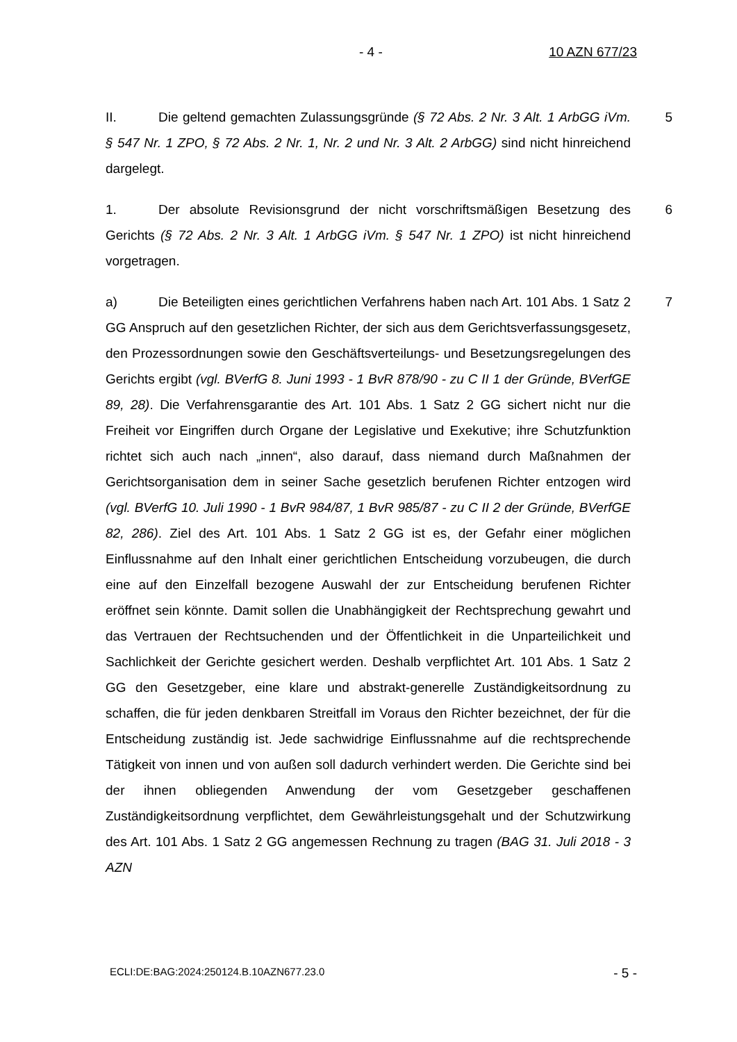- 4 - 10 AZN 677/23
II. Die geltend gemachten Zulassungsgründe (§ 72 Abs. 2 Nr. 3 Alt. 1 ArbGG iVm. § 547 Nr. 1 ZPO, § 72 Abs. 2 Nr. 1, Nr. 2 und Nr. 3 Alt. 2 ArbGG) sind nicht hinreichend dargelegt.
5
1. Der absolute Revisionsgrund der nicht vorschriftsmäßigen Besetzung des Gerichts (§ 72 Abs. 2 Nr. 3 Alt. 1 ArbGG iVm. § 547 Nr. 1 ZPO) ist nicht hinreichend vorgetragen.
6
a) Die Beteiligten eines gerichtlichen Verfahrens haben nach Art. 101 Abs. 1 Satz 2 GG Anspruch auf den gesetzlichen Richter, der sich aus dem Gerichtsverfassungsgesetz, den Prozessordnungen sowie den Geschäftsverteilungs- und Besetzungsregelungen des Gerichts ergibt (vgl. BVerfG 8. Juni 1993 - 1 BvR 878/90 - zu C II 1 der Gründe, BVerfGE 89, 28). Die Verfahrensgarantie des Art. 101 Abs. 1 Satz 2 GG sichert nicht nur die Freiheit vor Eingriffen durch Organe der Legislative und Exekutive; ihre Schutzfunktion richtet sich auch nach „innen“, also darauf, dass niemand durch Maßnahmen der Gerichtsorganisation dem in seiner Sache gesetzlich berufenen Richter entzogen wird (vgl. BVerfG 10. Juli 1990 - 1 BvR 984/87, 1 BvR 985/87 - zu C II 2 der Gründe, BVerfGE 82, 286). Ziel des Art. 101 Abs. 1 Satz 2 GG ist es, der Gefahr einer möglichen Einflussnahme auf den Inhalt einer gerichtlichen Entscheidung vorzubeugen, die durch eine auf den Einzelfall bezogene Auswahl der zur Entscheidung berufenen Richter eröffnet sein könnte. Damit sollen die Unabhängigkeit der Rechtsprechung gewahrt und das Vertrauen der Rechtsuchenden und der Öffentlichkeit in die Unparteilichkeit und Sachlichkeit der Gerichte gesichert werden. Deshalb verpflichtet Art. 101 Abs. 1 Satz 2 GG den Gesetzgeber, eine klare und abstrakt-generelle Zuständigkeitsordnung zu schaffen, die für jeden denkbaren Streitfall im Voraus den Richter bezeichnet, der für die Entscheidung zuständig ist. Jede sachwidrige Einflussnahme auf die rechtsprechende Tätigkeit von innen und von außen soll dadurch verhindert werden. Die Gerichte sind bei der ihnen obliegenden Anwendung der vom Gesetzgeber geschaffenen Zuständigkeitsordnung verpflichtet, dem Gewährleistungsgehalt und der Schutzwirkung des Art. 101 Abs. 1 Satz 2 GG angemessen Rechnung zu tragen (BAG 31. Juli 2018 - 3 AZN
7
ECLI:DE:BAG:2024:250124.B.10AZN677.23.0 - 5 -